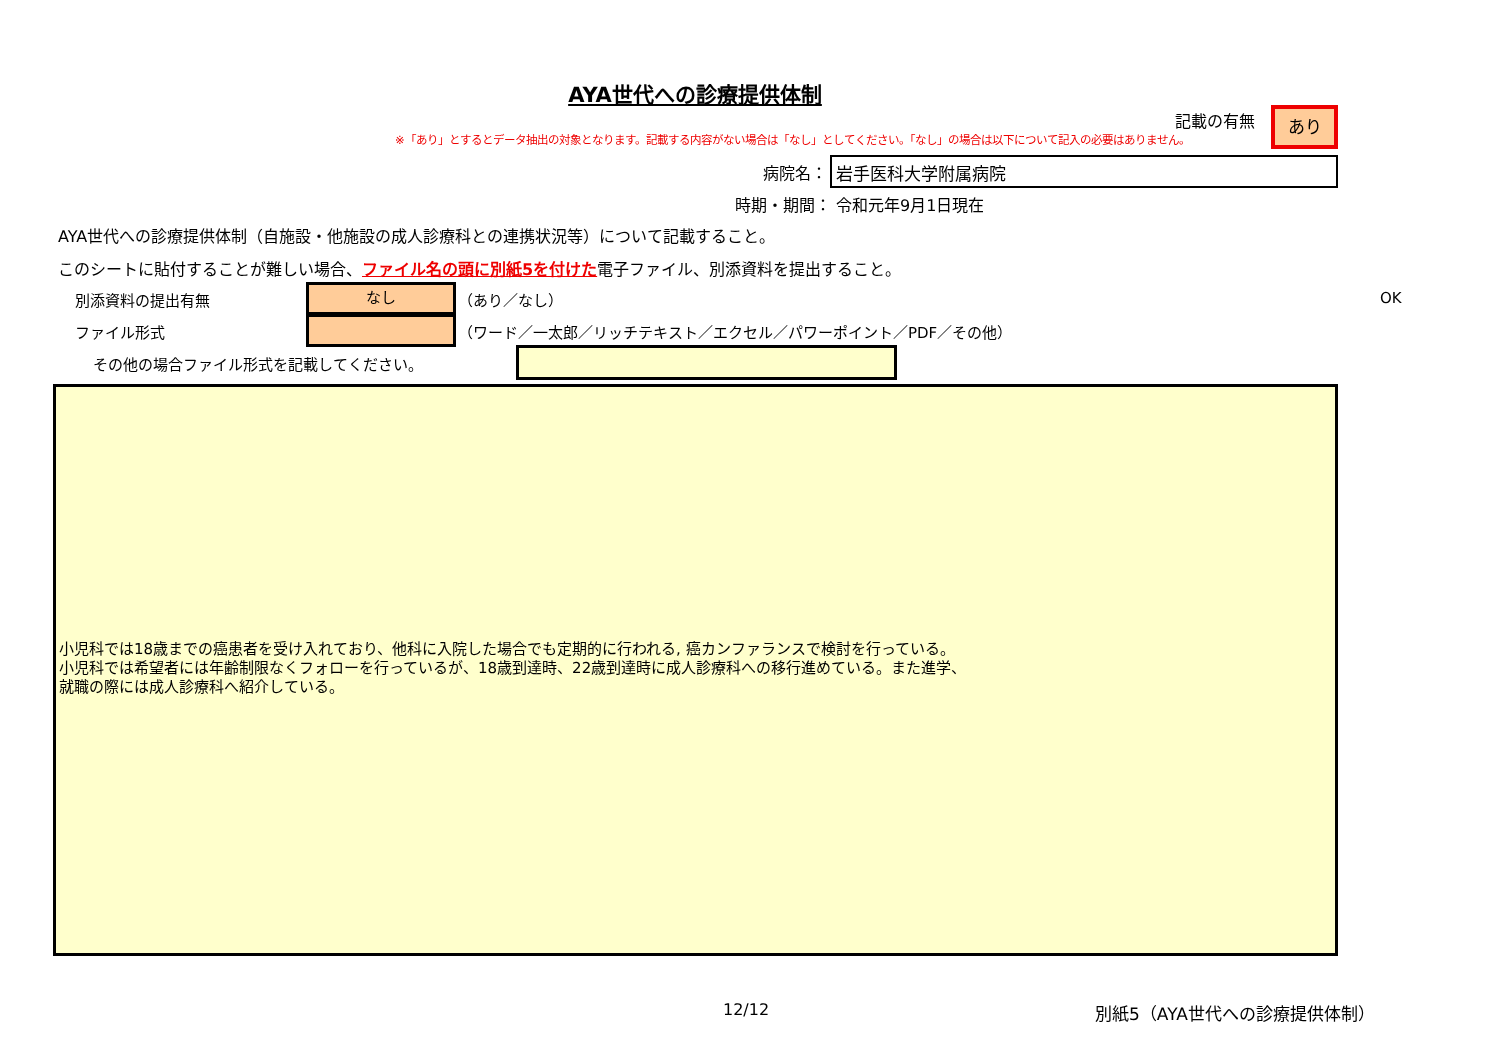AYA世代への診療提供体制
記載の有無 あり
※「あり」とするとデータ抽出の対象となります。記載する内容がない場合は「なし」としてください。「なし」の場合は以下について記入の必要はありません。
病院名： 岩手医科大学附属病院
時期・期間： 令和元年9月1日現在
AYA世代への診療提供体制（自施設・他施設の成人診療科との連携状況等）について記載すること。
このシートに貼付することが難しい場合、ファイル名の頭に別紙5を付けた電子ファイル、別添資料を提出すること。
別添資料の提出有無 なし （あり／なし） OK
ファイル形式 （ワード／一太郎／リッチテキスト／エクセル／パワーポイント／PDF／その他）
その他の場合ファイル形式を記載してください。
小児科では18歳までの癌患者を受け入れており、他科に入院した場合でも定期的に行われる, 癌カンファランスで検討を行っている。
小児科では希望者には年齢制限なくフォローを行っているが、18歳到達時、22歳到達時に成人診療科への移行進めている。また進学、
就職の際には成人診療科へ紹介している。
12/12 別紙5（AYA世代への診療提供体制）